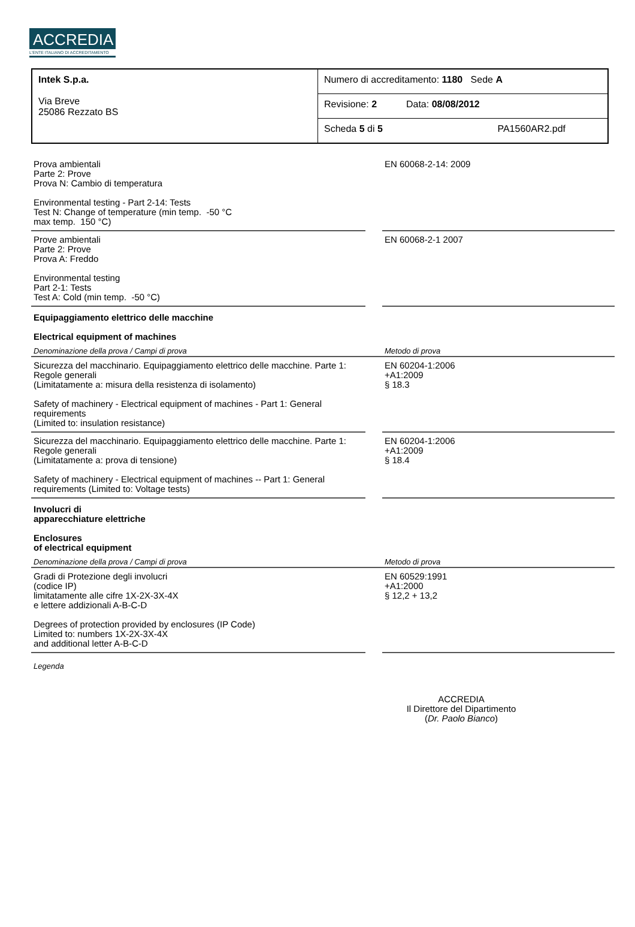ACCREDIA
L'ENTE ITALIANO DI ACCREDITAMENTO
| Intek S.p.a. Via Breve 25086 Rezzato BS | Numero di accreditamento: 1180 Sede A |
| | Revisione: 2 Data: 08/08/2012 |
| | Scheda 5 di 5 PA1560AR2.pdf |
| Prova ambientali Parte 2: Prove Prova N: Cambio di temperatura Environmental testing - Part 2-14: Tests Test N: Change of temperature (min temp. -50 °C max temp. 150 °C) | | EN 60068-2-14: 2009 |
| Prove ambientali Parte 2: Prove Prova A: Freddo Environmental testing Part 2-1: Tests Test A: Cold (min temp. -50 °C) | | EN 60068-2-1 2007 |
| Equipaggiamento elettrico delle macchine Electrical equipment of machines | | |
| Denominazione della prova / Campi di prova | | Metodo di prova |
| Sicurezza del macchinario. Equipaggiamento elettrico delle macchine. Parte 1: Regole generali (Limitatamente a: misura della resistenza di isolamento) Safety of machinery - Electrical equipment of machines - Part 1: General requirements (Limited to: insulation resistance) | | EN 60204-1:2006 +A1:2009 § 18.3 |
| Sicurezza del macchinario. Equipaggiamento elettrico delle macchine. Parte 1: Regole generali (Limitatamente a: prova di tensione) Safety of machinery - Electrical equipment of machines -- Part 1: General requirements (Limited to: Voltage tests) | | EN 60204-1:2006 +A1:2009 § 18.4 |
| Involucri di apparecchiature elettriche Enclosures of electrical equipment | | |
| Denominazione della prova / Campi di prova | | Metodo di prova |
| Gradi di Protezione degli involucri (codice IP) limitatamente alle cifre 1X-2X-3X-4X e lettere addizionali A-B-C-D Degrees of protection provided by enclosures (IP Code) Limited to: numbers 1X-2X-3X-4X and additional letter A-B-C-D | | EN 60529:1991 +A1:2000 § 12,2 + 13,2 |
Legenda
ACCREDIA
Il Direttore del Dipartimento
(Dr. Paolo Bianco)